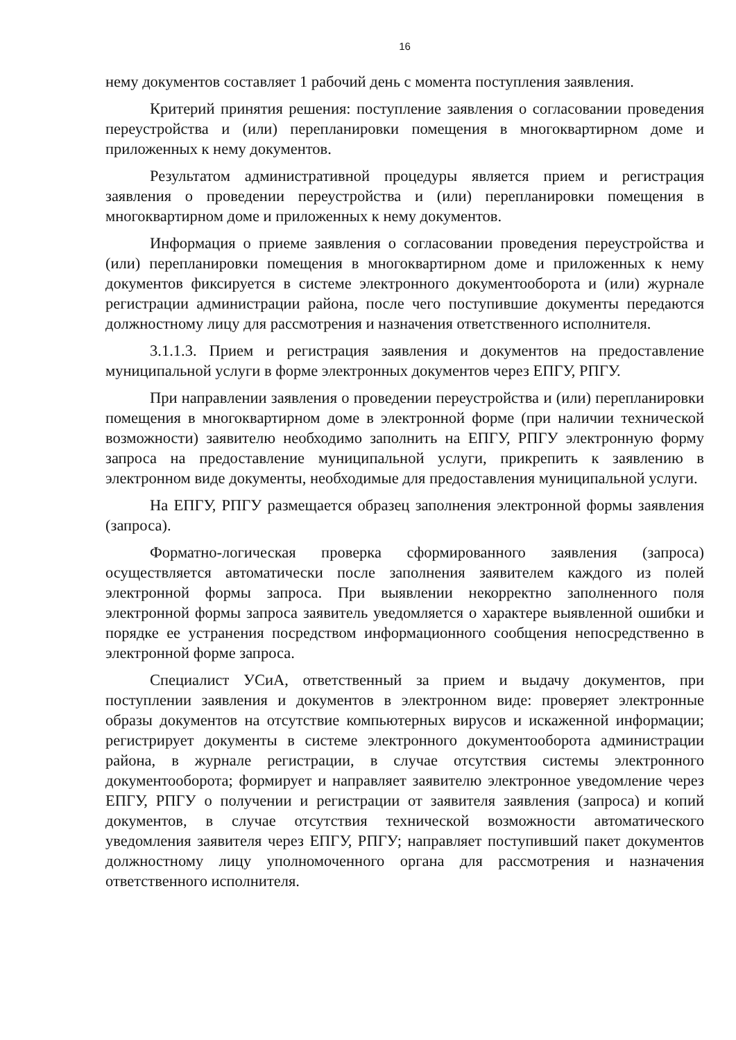16
нему документов составляет 1 рабочий день с момента поступления заявления.
Критерий принятия решения: поступление заявления о согласовании проведения переустройства и (или) перепланировки помещения в многоквартирном доме и приложенных к нему документов.
Результатом административной процедуры является прием и регистрация заявления о проведении переустройства и (или) перепланировки помещения в многоквартирном доме и приложенных к нему документов.
Информация о приеме заявления о согласовании проведения переустройства и (или) перепланировки помещения в многоквартирном доме и приложенных к нему документов фиксируется в системе электронного документооборота и (или) журнале регистрации администрации района, после чего поступившие документы передаются должностному лицу для рассмотрения и назначения ответственного исполнителя.
3.1.1.3. Прием и регистрация заявления и документов на предоставление муниципальной услуги в форме электронных документов через ЕПГУ, РПГУ.
При направлении заявления о проведении переустройства и (или) перепланировки помещения в многоквартирном доме в электронной форме (при наличии технической возможности) заявителю необходимо заполнить на ЕПГУ, РПГУ электронную форму запроса на предоставление муниципальной услуги, прикрепить к заявлению в электронном виде документы, необходимые для предоставления муниципальной услуги.
На ЕПГУ, РПГУ размещается образец заполнения электронной формы заявления (запроса).
Форматно-логическая проверка сформированного заявления (запроса) осуществляется автоматически после заполнения заявителем каждого из полей электронной формы запроса. При выявлении некорректно заполненного поля электронной формы запроса заявитель уведомляется о характере выявленной ошибки и порядке ее устранения посредством информационного сообщения непосредственно в электронной форме запроса.
Специалист УСиА, ответственный за прием и выдачу документов, при поступлении заявления и документов в электронном виде: проверяет электронные образы документов на отсутствие компьютерных вирусов и искаженной информации; регистрирует документы в системе электронного документооборота администрации района, в журнале регистрации, в случае отсутствия системы электронного документооборота; формирует и направляет заявителю электронное уведомление через ЕПГУ, РПГУ о получении и регистрации от заявителя заявления (запроса) и копий документов, в случае отсутствия технической возможности автоматического уведомления заявителя через ЕПГУ, РПГУ; направляет поступивший пакет документов должностному лицу уполномоченного органа для рассмотрения и назначения ответственного исполнителя.